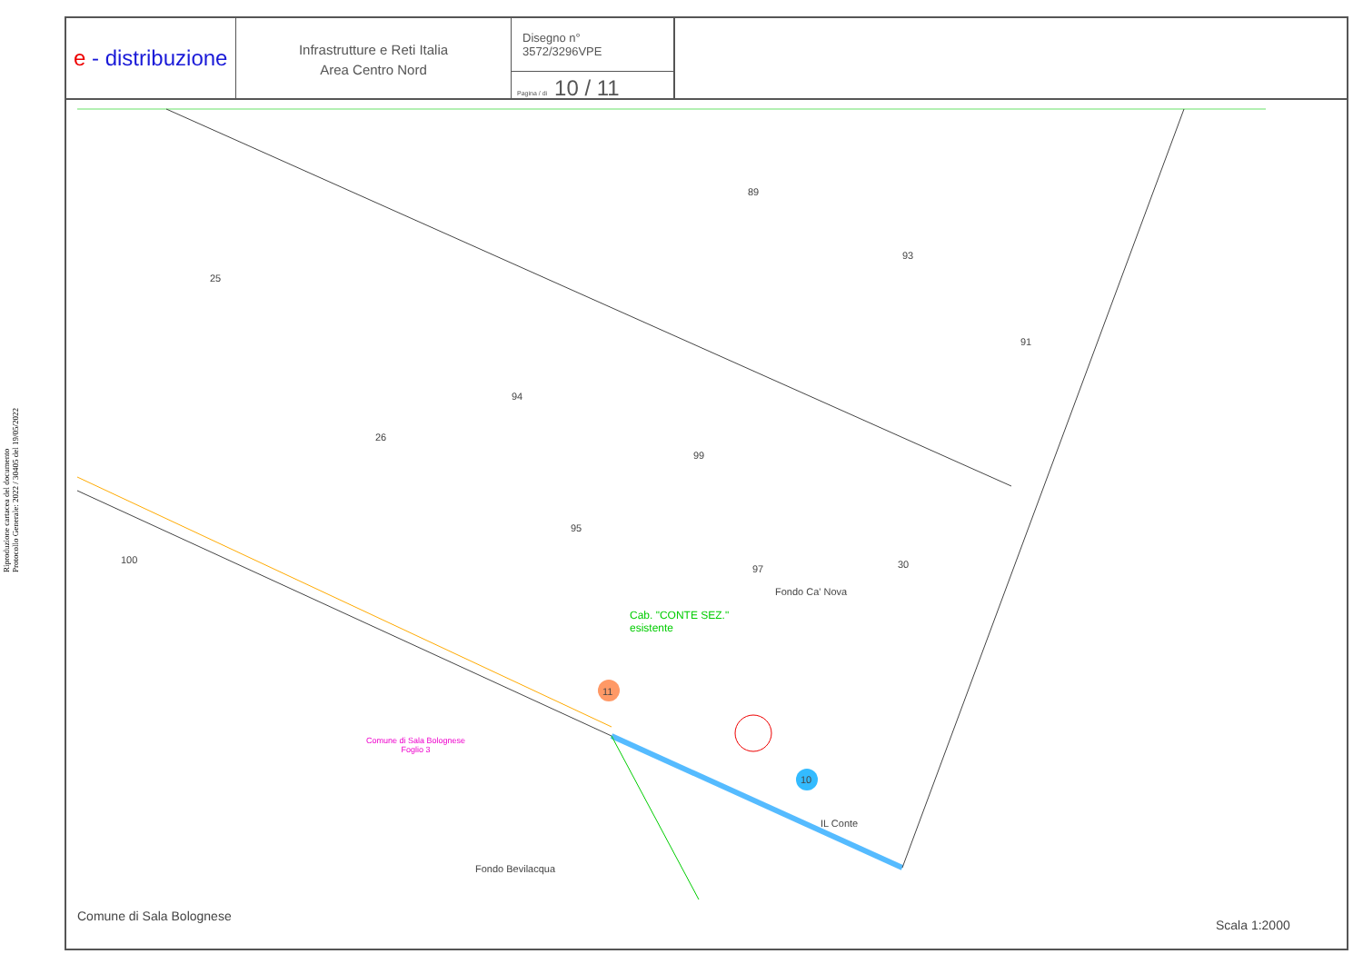Riproduzione cartacea del documento
Protocollo Generale: 2022 / 30405 del 19/05/2022
e - distribuzione
Infrastrutture e Reti Italia
Area Centro Nord
Disegno n° 3572/3296VPE
Pagina / di 10 / 11
25
94
89
93
91
26
100
95
99
97
Fondo Ca' Nova
30
11
Cab. "CONTE SEZ."
esistente
Comune di Sala Bolognese
Foglio 3
10
IL Conte
Fondo Bevilacqua
Comune di Sala Bolognese
Scala 1:2000